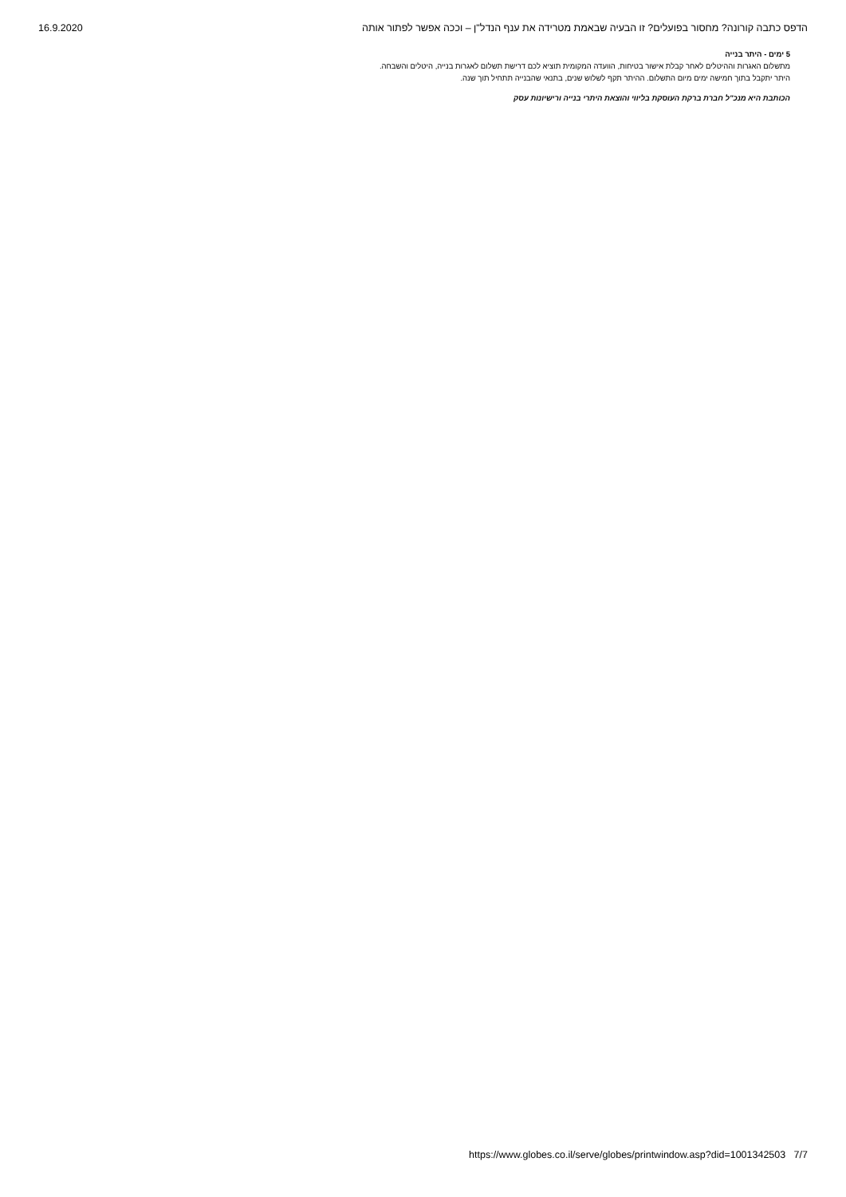16.9.2020 הדפס כתבה קורונה? מחסור בפועלים? זו הבעיה שבאמת מטרידה את ענף הנדל"ן – וככה אפשר לפתור אותה
5 ימים - היתר בנייה
מתשלום האגרות וההיטלים לאחר קבלת אישור בטיחות, הוועדה המקומית תוציא לכם דרישת תשלום לאגרות בנייה, היטלים והשבחה. היתר יתקבל בתוך חמישה ימים מיום התשלום. ההיתר תקף לשלוש שנים, בתנאי שהבנייה תתחיל תוך שנה.
הכותבת היא מנכ"ל חברת ברקת העוסקת בליווי והוצאת היתרי בנייה ורישיונות עסק
https://www.globes.co.il/serve/globes/printwindow.asp?did=1001342503 7/7